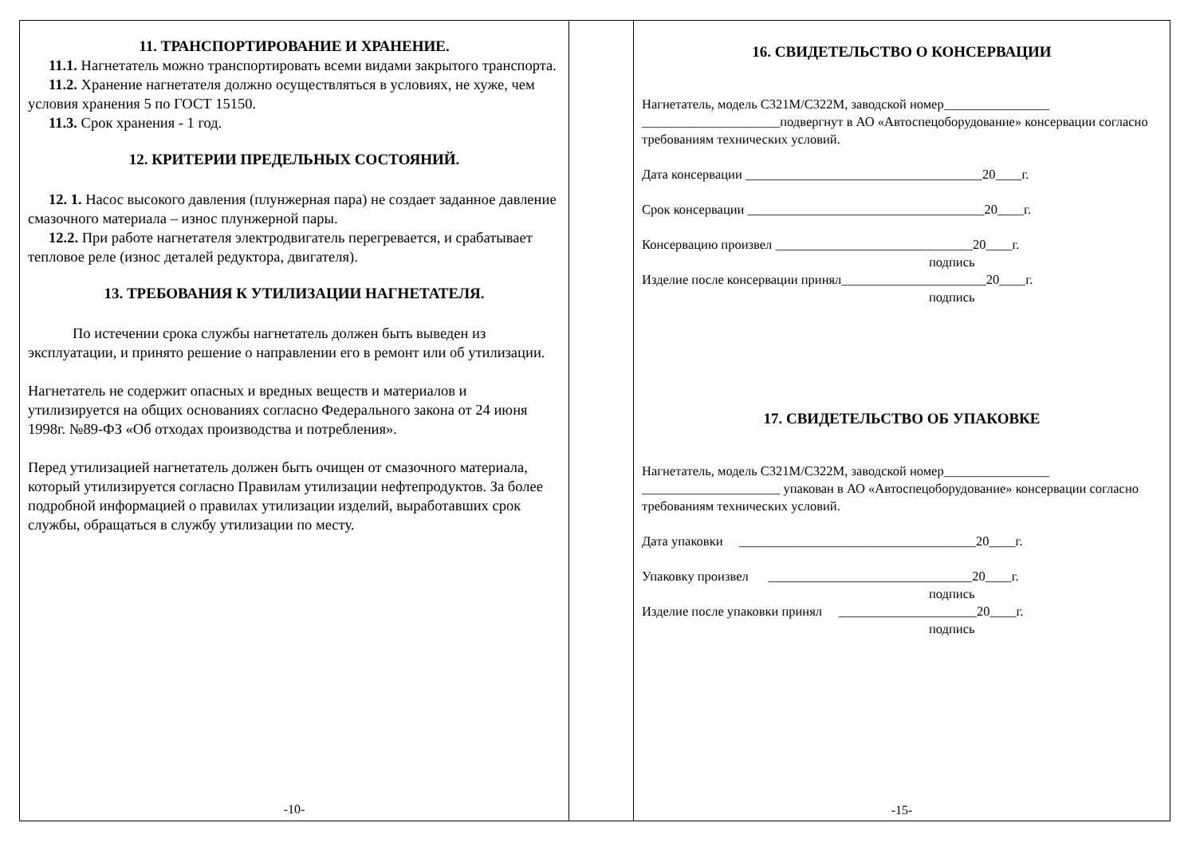11. ТРАНСПОРТИРОВАНИЕ И ХРАНЕНИЕ.
11.1. Нагнетатель можно транспортировать всеми видами закрытого транспорта.
11.2. Хранение нагнетателя должно осуществляться в условиях, не хуже, чем условия хранения 5 по ГОСТ 15150.
11.3. Срок хранения - 1 год.
12. КРИТЕРИИ ПРЕДЕЛЬНЫХ СОСТОЯНИЙ.
12. 1. Насос высокого давления (плунжерная пара) не создает заданное давление смазочного материала – износ плунжерной пары.
12.2. При работе нагнетателя электродвигатель перегревается, и срабатывает тепловое реле (износ деталей редуктора, двигателя).
13. ТРЕБОВАНИЯ К УТИЛИЗАЦИИ НАГНЕТАТЕЛЯ.
По истечении срока службы нагнетатель должен быть выведен из эксплуатации, и принято решение о направлении его в ремонт или об утилизации.
Нагнетатель не содержит опасных и вредных веществ и материалов и утилизируется на общих основаниях согласно Федерального закона от 24 июня 1998г. №89-ФЗ «Об отходах производства и потребления».
Перед утилизацией нагнетатель должен быть очищен от смазочного материала, который утилизируется согласно Правилам утилизации нефтепродуктов. За более подробной информацией о правилах утилизации изделий, выработавших срок службы, обращаться в службу утилизации по месту.
-10-
16. СВИДЕТЕЛЬСТВО О КОНСЕРВАЦИИ
Нагнетатель, модель С321М/С322М, заводской номер________________
_____________________подвергнут в АО «Автоспецоборудование» консервации согласно требованиям технических условий.
Дата консервации ____________________________________20____г.
Срок консервации ____________________________________20____г.
Консервацию произвел ______________________________20____г.
подпись
Изделие после консервации принял______________________20____г.
подпись
17. СВИДЕТЕЛЬСТВО ОБ УПАКОВКЕ
Нагнетатель, модель С321М/С322М, заводской номер________________
_____________________ упакован в АО «Автоспецоборудование» консервации согласно требованиям технических условий.
Дата упаковки ____________________________________20____г.
Упаковку произвел _______________________________20____г.
подпись
Изделие после упаковки принял _____________________20____г.
подпись
-15-